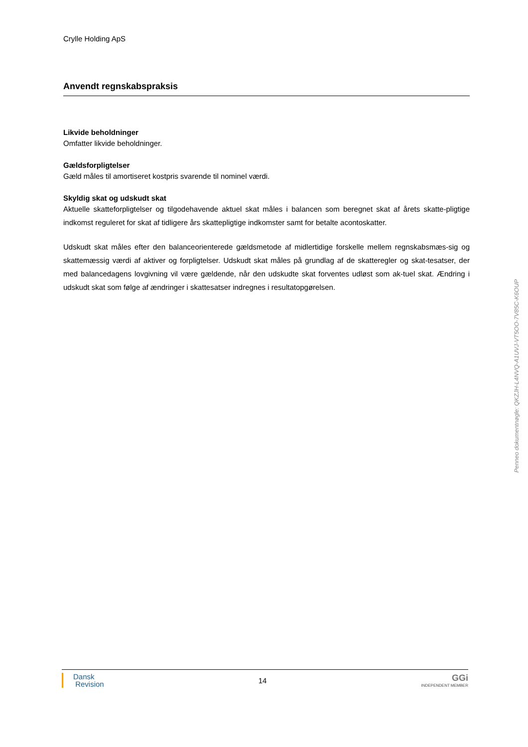Crylle Holding ApS
Anvendt regnskabspraksis
Likvide beholdninger
Omfatter likvide beholdninger.
Gældsforpligtelser
Gæld måles til amortiseret kostpris svarende til nominel værdi.
Skyldig skat og udskudt skat
Aktuelle skatteforpligtelser og tilgodehavende aktuel skat måles i balancen som beregnet skat af årets skatte-pligtige indkomst reguleret for skat af tidligere års skattepligtige indkomster samt for betalte acontoskatter.
Udskudt skat måles efter den balanceorienterede gældsmetode af midlertidige forskelle mellem regnskabsmæs-sig og skattemæssig værdi af aktiver og forpligtelser. Udskudt skat måles på grundlag af de skatteregler og skat-tesatser, der med balancedagens lovgivning vil være gældende, når den udskudte skat forventes udløst som ak-tuel skat. Ændring i udskudt skat som følge af ændringer i skattesatser indregnes i resultatopgørelsen.
Penneo dokumentnøgle: QKZJH-L4NVQ-A1UVJ-VT5OO-7V85C-K6OUP
Dansk
Revision
14
GGi
INDEPENDENT MEMBER